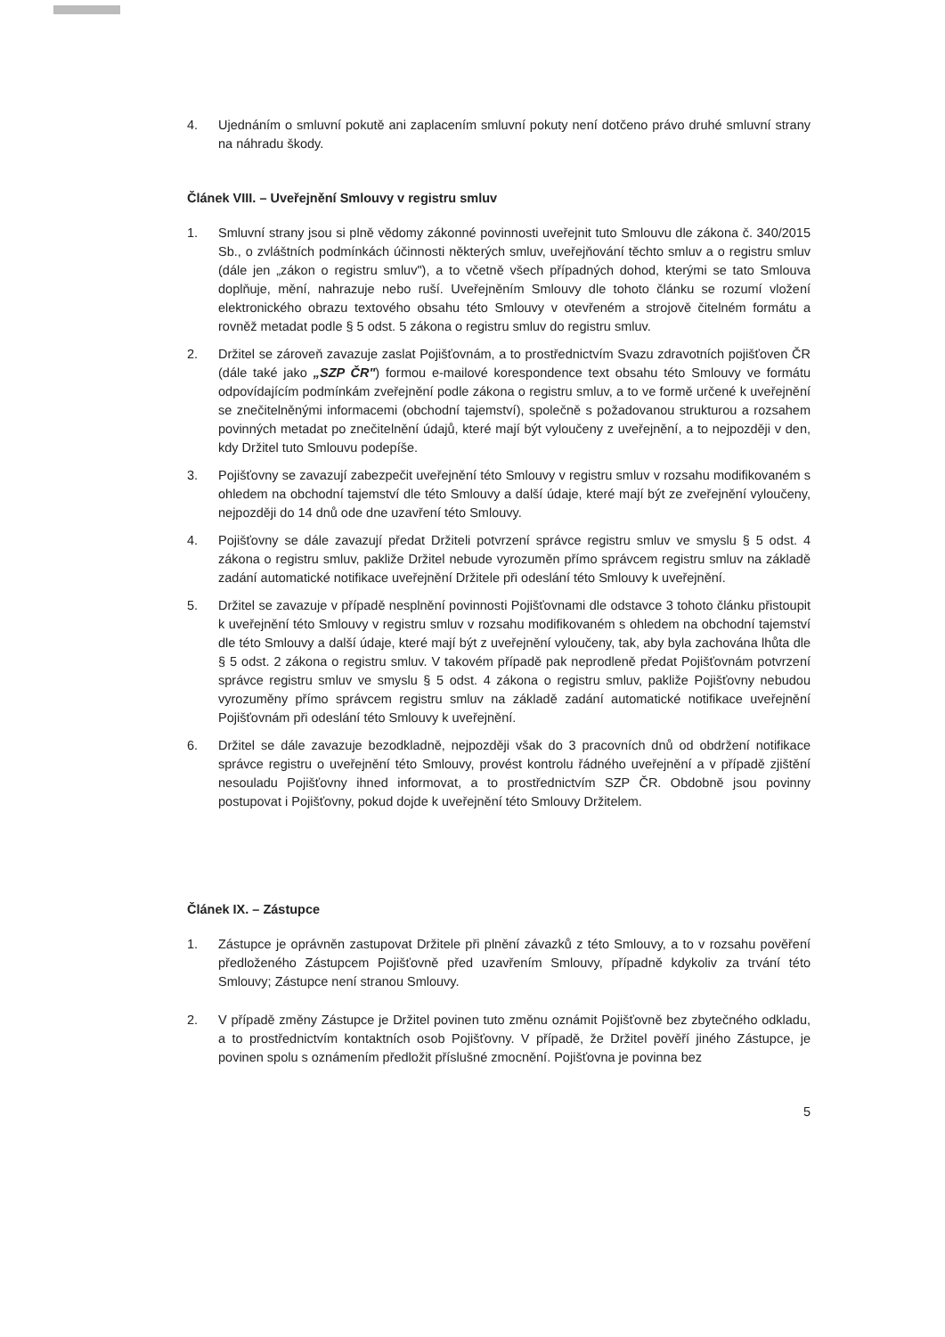4. Ujednáním o smluvní pokutě ani zaplacením smluvní pokuty není dotčeno právo druhé smluvní strany na náhradu škody.
Článek VIII. – Uveřejnění Smlouvy v registru smluv
1. Smluvní strany jsou si plně vědomy zákonné povinnosti uveřejnit tuto Smlouvu dle zákona č. 340/2015 Sb., o zvláštních podmínkách účinnosti některých smluv, uveřejňování těchto smluv a o registru smluv (dále jen „zákon o registru smluv"), a to včetně všech případných dohod, kterými se tato Smlouva doplňuje, mění, nahrazuje nebo ruší. Uveřejněním Smlouvy dle tohoto článku se rozumí vložení elektronického obrazu textového obsahu této Smlouvy v otevřeném a strojově čitelném formátu a rovněž metadat podle § 5 odst. 5 zákona o registru smluv do registru smluv.
2. Držitel se zároveň zavazuje zaslat Pojišťovnám, a to prostřednictvím Svazu zdravotních pojišťoven ČR (dále také jako „SZP ČR") formou e-mailové korespondence text obsahu této Smlouvy ve formátu odpovídajícím podmínkám zveřejnění podle zákona o registru smluv, a to ve formě určené k uveřejnění se znečitelněnými informacemi (obchodní tajemství), společně s požadovanou strukturou a rozsahem povinných metadat po znečitelnění údajů, které mají být vyloučeny z uveřejnění, a to nejpozději v den, kdy Držitel tuto Smlouvu podepíše.
3. Pojišťovny se zavazují zabezpečit uveřejnění této Smlouvy v registru smluv v rozsahu modifikovaném s ohledem na obchodní tajemství dle této Smlouvy a další údaje, které mají být ze zveřejnění vyloučeny, nejpozději do 14 dnů ode dne uzavření této Smlouvy.
4. Pojišťovny se dále zavazují předat Držiteli potvrzení správce registru smluv ve smyslu § 5 odst. 4 zákona o registru smluv, pakliže Držitel nebude vyrozuměn přímo správcem registru smluv na základě zadání automatické notifikace uveřejnění Držitele při odeslání této Smlouvy k uveřejnění.
5. Držitel se zavazuje v případě nesplnění povinnosti Pojišťovnami dle odstavce 3 tohoto článku přistoupit k uveřejnění této Smlouvy v registru smluv v rozsahu modifikovaném s ohledem na obchodní tajemství dle této Smlouvy a další údaje, které mají být z uveřejnění vyloučeny, tak, aby byla zachována lhůta dle § 5 odst. 2 zákona o registru smluv. V takovém případě pak neprodleně předat Pojišťovnám potvrzení správce registru smluv ve smyslu § 5 odst. 4 zákona o registru smluv, pakliže Pojišťovny nebudou vyrozuměny přímo správcem registru smluv na základě zadání automatické notifikace uveřejnění Pojišťovnám při odeslání této Smlouvy k uveřejnění.
6. Držitel se dále zavazuje bezodkladně, nejpozději však do 3 pracovních dnů od obdržení notifikace správce registru o uveřejnění této Smlouvy, provést kontrolu řádného uveřejnění a v případě zjištění nesouladu Pojišťovny ihned informovat, a to prostřednictvím SZP ČR. Obdobně jsou povinny postupovat i Pojišťovny, pokud dojde k uveřejnění této Smlouvy Držitelem.
Článek IX. – Zástupce
1. Zástupce je oprávněn zastupovat Držitele při plnění závazků z této Smlouvy, a to v rozsahu pověření předloženého Zástupcem Pojišťovně před uzavřením Smlouvy, případně kdykoliv za trvání této Smlouvy; Zástupce není stranou Smlouvy.
2. V případě změny Zástupce je Držitel povinen tuto změnu oznámit Pojišťovně bez zbytečného odkladu, a to prostřednictvím kontaktních osob Pojišťovny. V případě, že Držitel pověří jiného Zástupce, je povinen spolu s oznámením předložit příslušné zmocnění. Pojišťovna je povinna bez
5